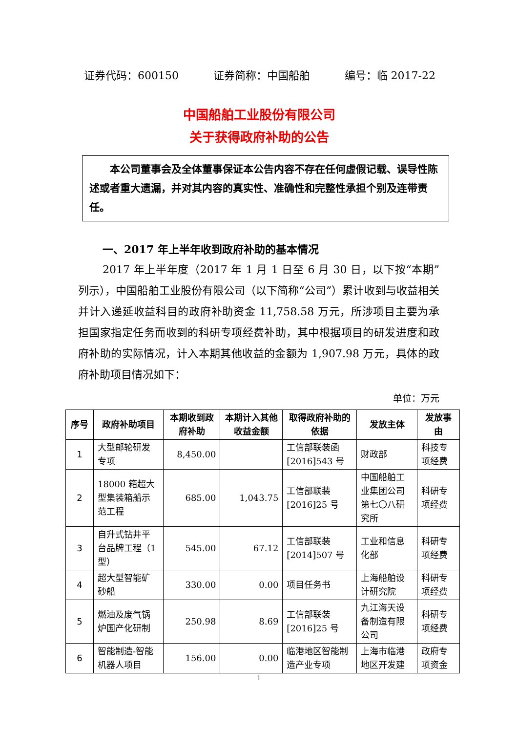证券代码：600150 证券简称：中国船舶 编号：临 2017-22
中国船舶工业股份有限公司
关于获得政府补助的公告
　　本公司董事会及全体董事保证本公告内容不存在任何虚假记载、误导性陈述或者重大遗漏，并对其内容的真实性、准确性和完整性承担个别及连带责任。
一、2017 年上半年收到政府补助的基本情况
2017 年上半年度（2017 年 1 月 1 日至 6 月 30 日，以下按“本期”列示），中国船舶工业股份有限公司（以下简称“公司”）累计收到与收益相关并计入递延收益科目的政府补助资金 11,758.58 万元，所涉项目主要为承担国家指定任务而收到的科研专项经费补助，其中根据项目的研发进度和政府补助的实际情况，计入本期其他收益的金额为 1,907.98 万元，具体的政府补助项目情况如下：
单位：万元
| 序号 | 政府补助项目 | 本期收到政府补助 | 本期计入其他收益金额 | 取得政府补助的依据 | 发放主体 | 发放事由 |
| --- | --- | --- | --- | --- | --- | --- |
| 1 | 大型邮轮研发专项 | 8,450.00 | | 工信部联装函[2016]543 号 | 财政部 | 科技专项经费 |
| 2 | 18000 箱超大型集装箱船示范工程 | 685.00 | 1,043.75 | 工信部联装[2016]25 号 | 中国船舶工业集团公司第七〇八研究所 | 科研专项经费 |
| 3 | 自升式钻井平台品牌工程（1 型） | 545.00 | 67.12 | 工信部联装[2014]507 号 | 工业和信息化部 | 科研专项经费 |
| 4 | 超大型智能矿砂船 | 330.00 | 0.00 | 项目任务书 | 上海船舶设计研究院 | 科研专项经费 |
| 5 | 燃油及废气锅炉国产化研制 | 250.98 | 8.69 | 工信部联装[2016]25 号 | 九江海天设备制造有限公司 | 科研专项经费 |
| 6 | 智能制造-智能机器人项目 | 156.00 | 0.00 | 临港地区智能制造产业专项 | 上海市临港地区开发建 | 政府专项资金 |
1